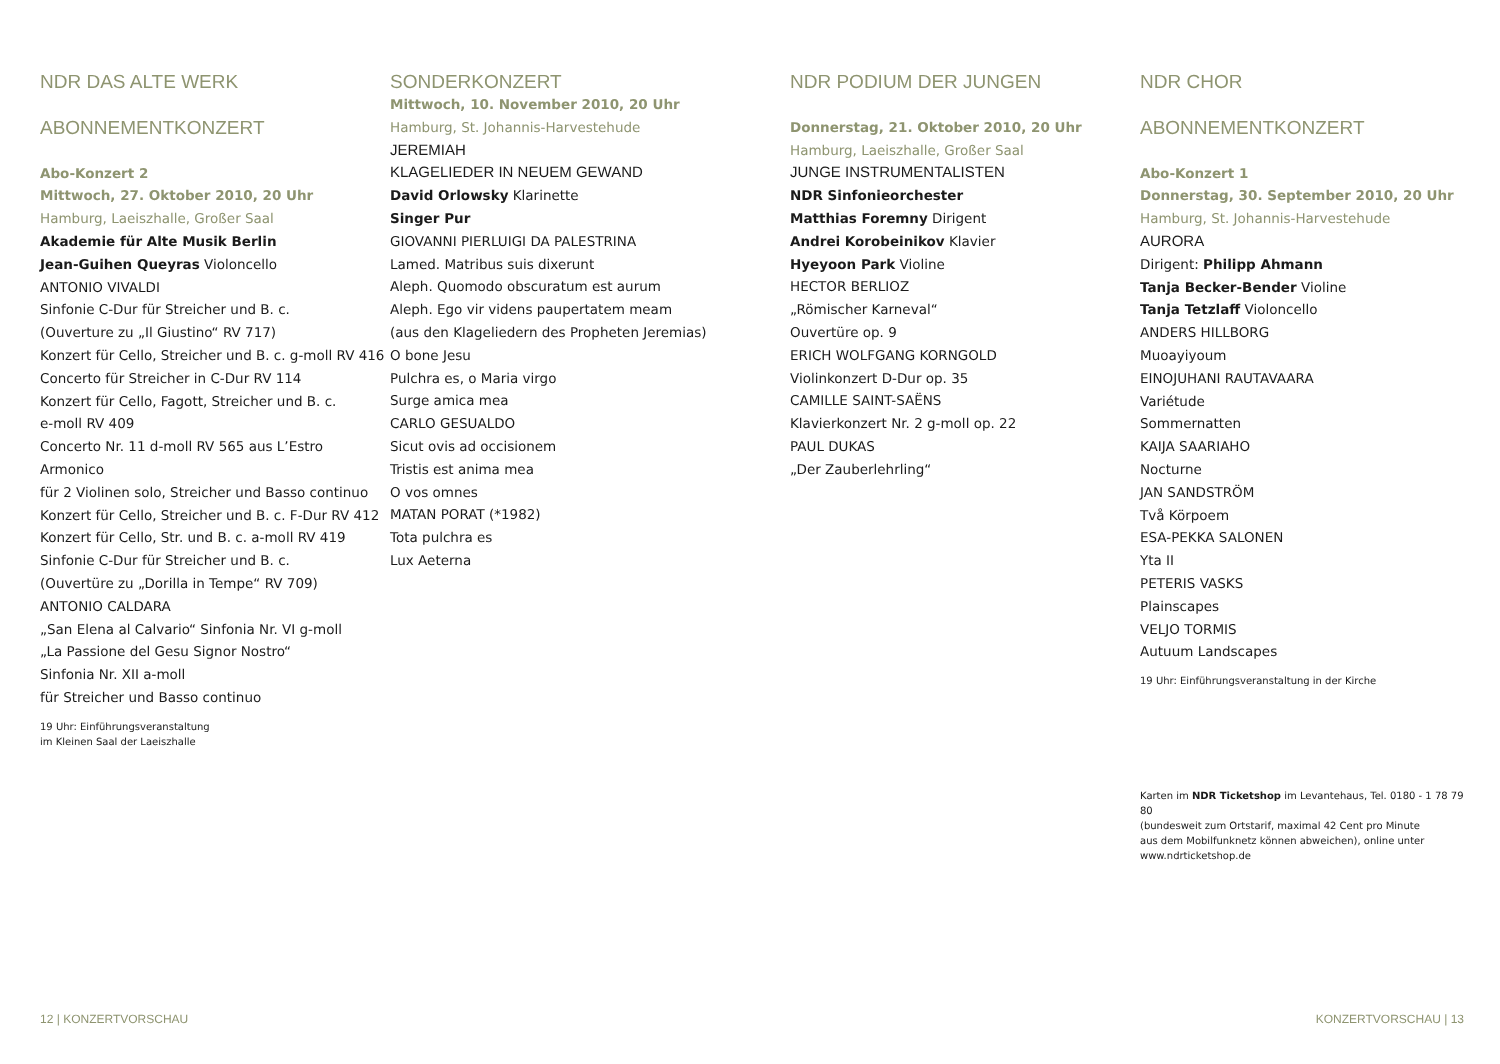NDR DAS ALTE WERK
ABONNEMENTKONZERT
Abo-Konzert 2
Mittwoch, 27. Oktober 2010, 20 Uhr
Hamburg, Laeiszhalle, Großer Saal
Akademie für Alte Musik Berlin
Jean-Guihen Queyras Violoncello
ANTONIO VIVALDI
Sinfonie C-Dur für Streicher und B. c.
(Ouverture zu „Il Giustino“ RV 717)
Konzert für Cello, Streicher und B. c. g-moll RV 416
Concerto für Streicher in C-Dur RV 114
Konzert für Cello, Fagott, Streicher und B. c.
e-moll RV 409
Concerto Nr. 11 d-moll RV 565 aus L’Estro Armonico
für 2 Violinen solo, Streicher und Basso continuo
Konzert für Cello, Streicher und B. c. F-Dur RV 412
Konzert für Cello, Str. und B. c. a-moll RV 419
Sinfonie C-Dur für Streicher und B. c.
(Ouvertüre zu „Dorilla in Tempe“ RV 709)
ANTONIO CALDARA
„San Elena al Calvario“ Sinfonia Nr. VI g-moll
„La Passione del Gesu Signor Nostro“
Sinfonia Nr. XII a-moll
für Streicher und Basso continuo
19 Uhr: Einführungsveranstaltung
im Kleinen Saal der Laeiszhalle
SONDERKONZERT
Mittwoch, 10. November 2010, 20 Uhr
Hamburg, St. Johannis-Harvestehude
JEREMIAH
KLAGELIEDER IN NEUEM GEWAND
David Orlowsky Klarinette
Singer Pur
GIOVANNI PIERLUIGI DA PALESTRINA
Lamed. Matribus suis dixerunt
Aleph. Quomodo obscuratum est aurum
Aleph. Ego vir videns paupertatem meam
(aus den Klageliedern des Propheten Jeremias)
O bone Jesu
Pulchra es, o Maria virgo
Surge amica mea
CARLO GESUALDO
Sicut ovis ad occisionem
Tristis est anima mea
O vos omnes
MATAN PORAT (*1982)
Tota pulchra es
Lux Aeterna
NDR PODIUM DER JUNGEN
Donnerstag, 21. Oktober 2010, 20 Uhr
Hamburg, Laeiszhalle, Großer Saal
JUNGE INSTRUMENTALISTEN
NDR Sinfonieorchester
Matthias Foremny Dirigent
Andrei Korobeinikov Klavier
Hyeyoon Park Violine
HECTOR BERLIOZ
„Römischer Karneval“
Ouvertüre op. 9
ERICH WOLFGANG KORNGOLD
Violinkonzert D-Dur op. 35
CAMILLE SAINT-SAËNS
Klavierkonzert Nr. 2 g-moll op. 22
PAUL DUKAS
„Der Zauberlehrling“
NDR CHOR
ABONNEMENTKONZERT
Abo-Konzert 1
Donnerstag, 30. September 2010, 20 Uhr
Hamburg, St. Johannis-Harvestehude
AURORA
Dirigent: Philipp Ahmann
Tanja Becker-Bender Violine
Tanja Tetzlaff Violoncello
ANDERS HILLBORG
Muoayiyoum
EINOJUHANI RAUTAVAARA
Variétude
Sommernatten
KAIJA SAARIAHO
Nocturne
JAN SANDSTRÖM
Två Körpoem
ESA-PEKKA SALONEN
Yta II
PETERIS VASKS
Plainscapes
VELJO TORMIS
Autuum Landscapes
19 Uhr: Einführungsveranstaltung in der Kirche
Karten im NDR Ticketshop im Levantehaus, Tel. 0180 - 1 78 79 80
(bundesweit zum Ortstarif, maximal 42 Cent pro Minute
aus dem Mobilfunknetz können abweichen), online unter
www.ndrticketshop.de
12 | KONZERTVORSCHAU KONZERTVORSCHAU | 13